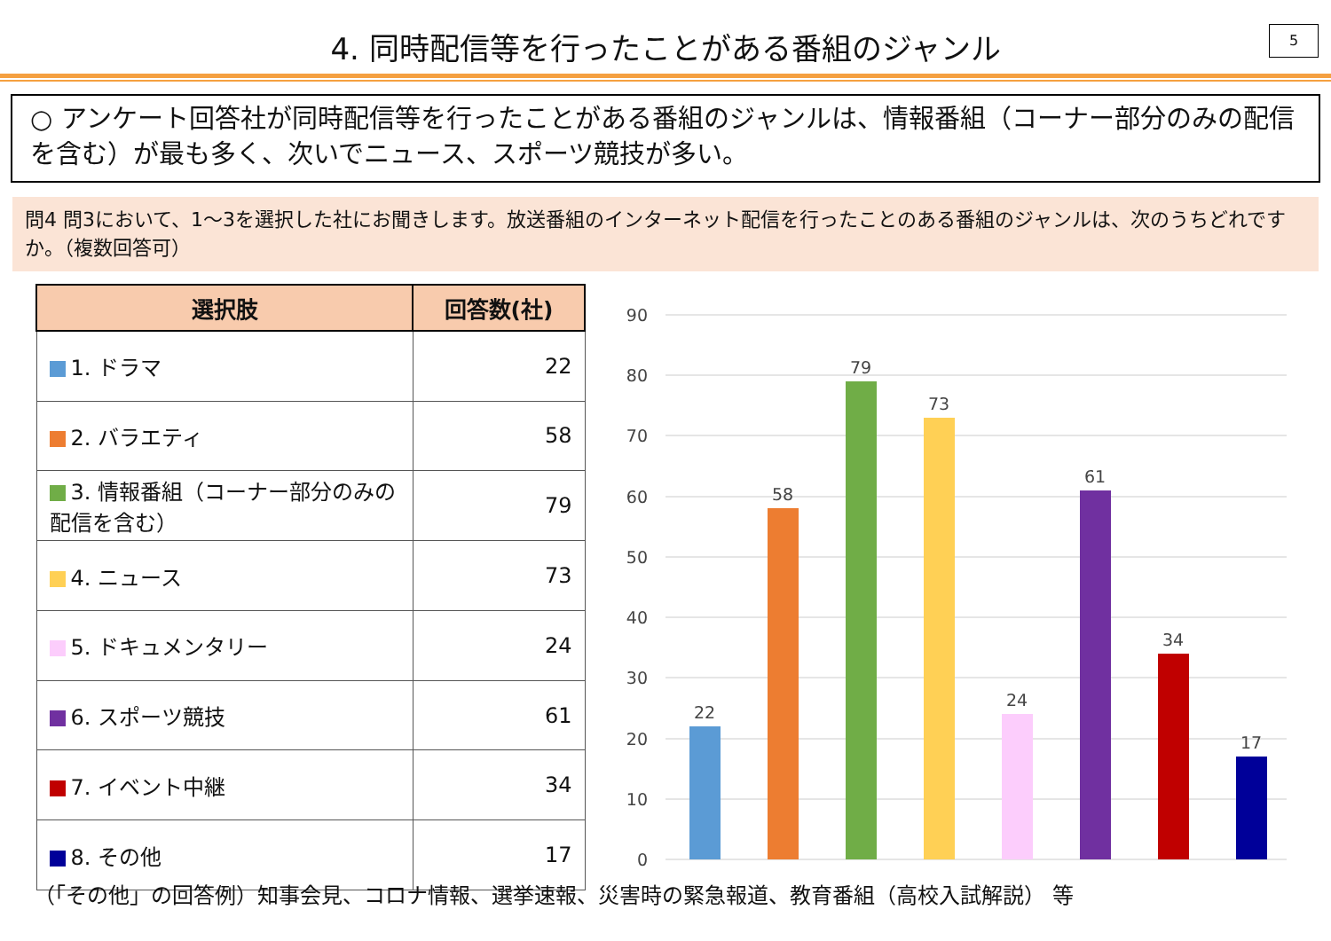4. 同時配信等を行ったことがある番組のジャンル
5
○ アンケート回答社が同時配信等を行ったことがある番組のジャンルは、情報番組（コーナー部分のみの配信を含む）が最も多く、次いでニュース、スポーツ競技が多い。
問4 問3において、1～3を選択した社にお聞きします。放送番組のインターネット配信を行ったことのある番組のジャンルは、次のうちどれですか。（複数回答可）
| 選択肢 | 回答数(社) |
| --- | --- |
| 1. ドラマ | 22 |
| 2. バラエティ | 58 |
| 3. 情報番組（コーナー部分のみの配信を含む） | 79 |
| 4. ニュース | 73 |
| 5. ドキュメンタリー | 24 |
| 6. スポーツ競技 | 61 |
| 7. イベント中継 | 34 |
| 8. その他 | 17 |
90
80
70
60
50
40
30
20
10
0
22
58
79
73
24
61
34
17
（「その他」の回答例）知事会見、コロナ情報、選挙速報、災害時の緊急報道、教育番組（高校入試解説） 等